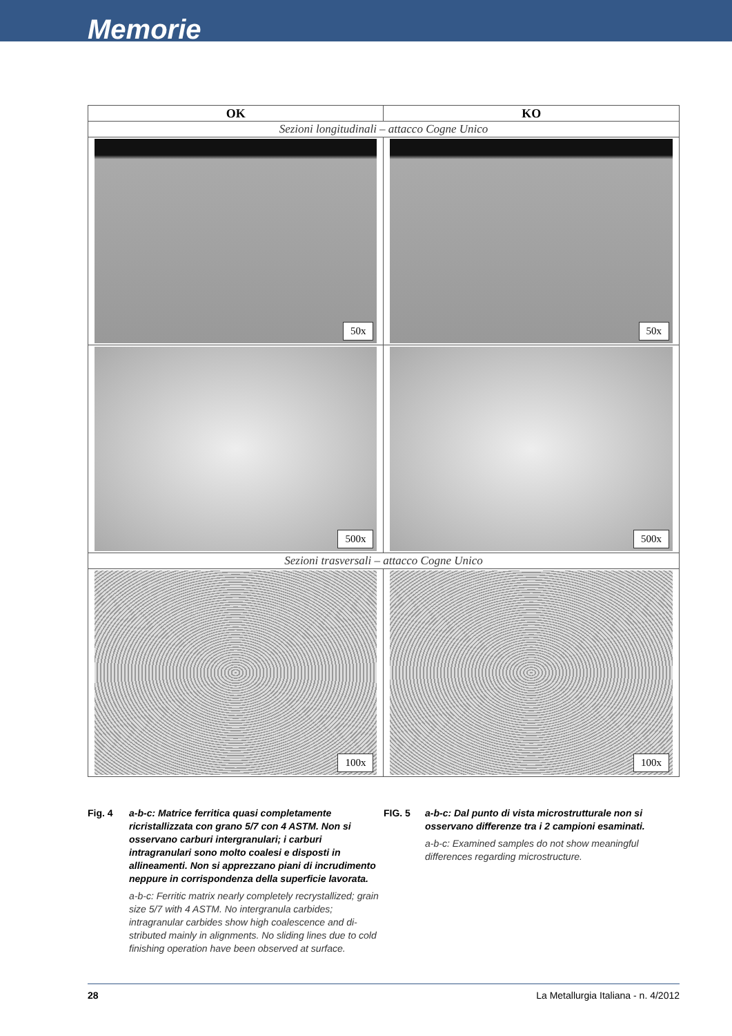Memorie
| OK | KO |
| --- | --- |
| Sezioni longitudinali – attacco Cogne Unico | |
| 50x | 50x |
| 500x | 500x |
| Sezioni trasversali – attacco Cogne Unico | |
| 100x | 100x |
Fig. 4 a-b-c: Matrice ferritica quasi completamente ricristallizzata con grano 5/7 con 4 ASTM. Non si osservano carburi intergranulari; i carburi intragranulari sono molto coalesi e disposti in allineamenti. Non si apprezzano piani di incrudimento neppure in corrispondenza della superficie lavorata.
a-b-c: Ferritic matrix nearly completely recrystallized; grain size 5/7 with 4 ASTM. No intergranula carbides; intragranular carbides show high coalescence and di-stributed mainly in alignments. No sliding lines due to cold finishing operation have been observed at surface.
FIG. 5 a-b-c: Dal punto di vista microstrutturale non si osservano differenze tra i 2 campioni esaminati.
a-b-c: Examined samples do not show meaningful differences regarding microstructure.
28 La Metallurgia Italiana - n. 4/2012